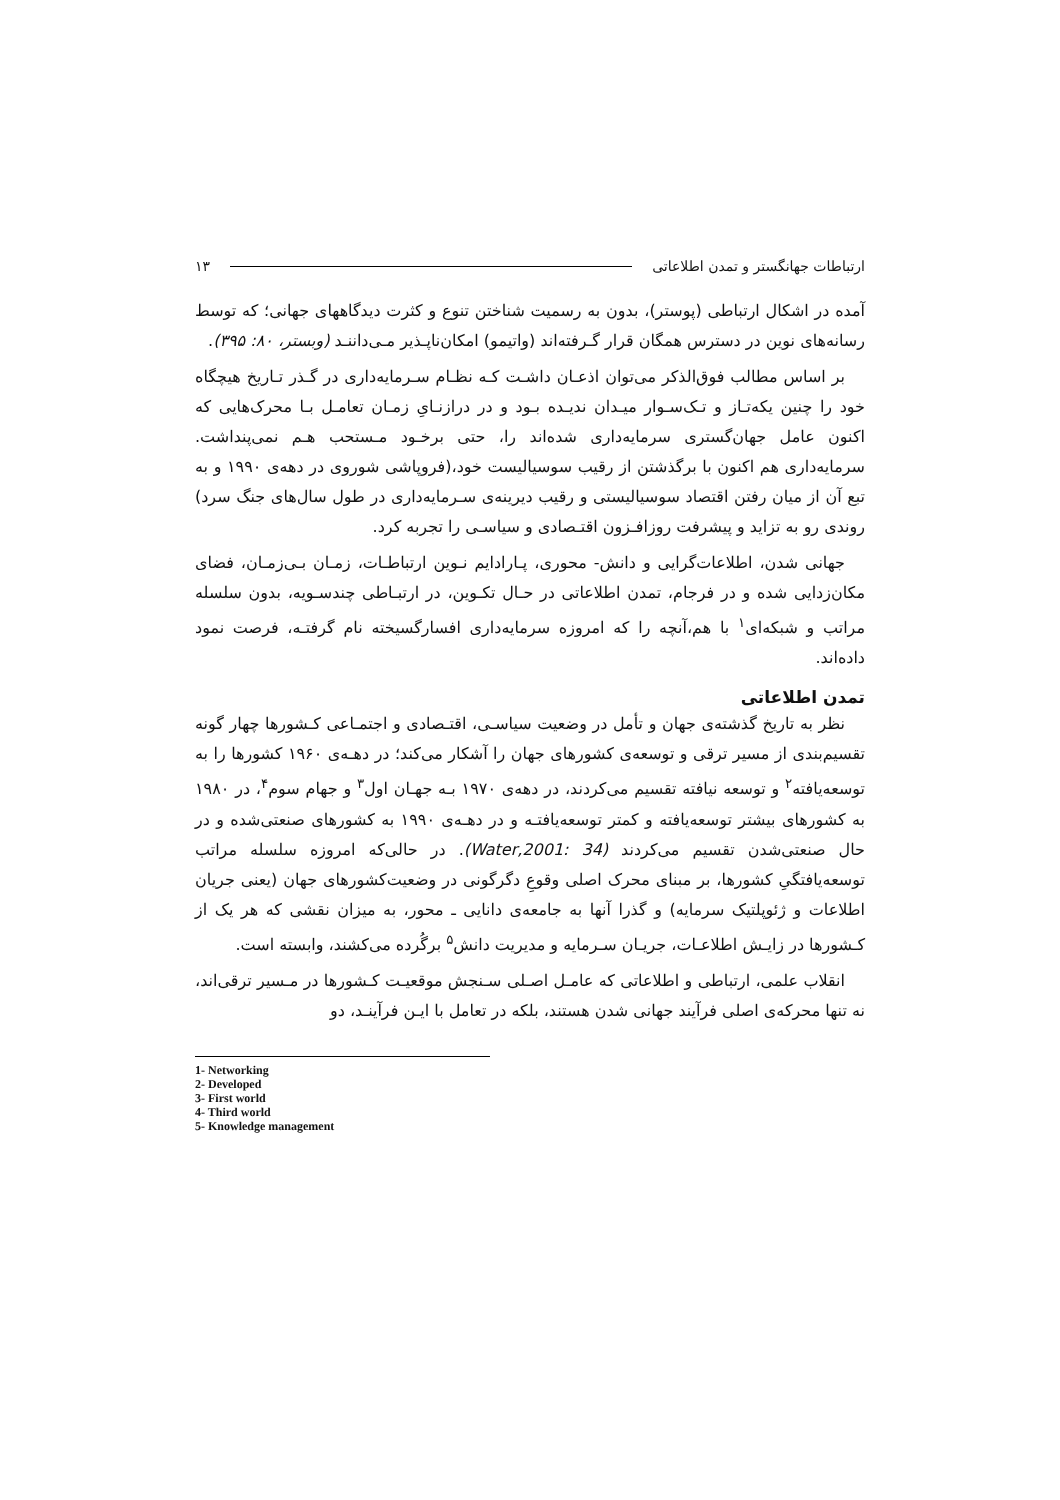ارتباطات جهانگستر و تمدن اطلاعاتی ۱۳
آمده در اشکال ارتباطی (پوستر)، بدون به رسمیت شناختن تنوع و کثرت دیدگاههای جهانی؛ که توسط رسانه‌های نوین در دسترس همگان قرار گـرفته‌اند (واتیمو) امکان‌ناپـذیر مـی‌داننـد (وبستر، ۸۰: ۳۹۵).
بر اساس مطالب فوق‌الذکر می‌توان اذعـان داشـت کـه نظـام سـرمایه‌داری در گـذر تـاریخ هیچگاه خود را چنین یکه‌تـاز و تـک‌سـوار میـدان ندیـده بـود و در درازنـایِ زمـان تعامـل بـا محرک‌هایی که اکنون عامل جهان‌گستری سرمایه‌داری شده‌اند را، حتی برخـود مـستحب هـم نمی‌پنداشت. سرمایه‌داری هم اکنون با برگذشتن از رقیب سوسیالیست خود،(فروپاشی شوروی در دهه‌ی ۱۹۹۰ و به تبع آن از میان رفتن اقتصاد سوسیالیستی و رقیب دیرینه‌ی سـرمایه‌داری در طول سال‌های جنگ سرد) روندی رو به تزاید و پیشرفت روزافـزون اقتـصادی و سیاسـی را تجربه کرد.
جهانی شدن، اطلاعات‌گرایی و دانش- محوری، پـارادایم نـوین ارتباطـات، زمـان بـی‌زمـان، فضای مکان‌زدایی شده و در فرجام، تمدن اطلاعاتی در حـال تکـوین، در ارتبـاطی چندسـویه، بدون سلسله مراتب و شبکه‌ای<sup>۱</sup> با هم،آنچه را که امروزه سرمایه‌داری افسارگسیخته نام گرفتـه، فرصت نمود داده‌اند.
تمدن اطلاعاتی
نظر به تاریخ گذشته‌ی جهان و تأمل در وضعیت سیاسـی، اقتـصادی و اجتمـاعی کـشورها چهار گونه تقسیم‌بندی از مسیر ترقی و توسعه‌ی کشورهای جهان را آشکار می‌کند؛ در دهـه‌ی ۱۹۶۰ کشورها را به توسعه‌یافته<sup>۲</sup> و توسعه نیافته تقسیم می‌کردند، در دهه‌ی ۱۹۷۰ بـه جهـان اول<sup>۳</sup> و جهام سوم<sup>۴</sup>، در ۱۹۸۰ به کشورهای بیشتر توسعه‌یافته و کمتر توسعه‌یافتـه و در دهـه‌ی ۱۹۹۰ به کشورهای صنعتی‌شده و در حال صنعتی‌شدن تقسیم می‌کردند (Water,2001: 34). در حالی‌که امروزه سلسله مراتب توسعه‌یافتگیِ کشورها، بر مبنای محرک اصلی وقوعِ دگرگونی در وضعیت‌کشورهای جهان (یعنی جریان اطلاعات و ژئوپلتیک سرمایه) و گذرا آنها به جامعه‌ی دانایی ـ محور، به میزان نقشی که هر یک از کـشورها در زایـش اطلاعـات، جریـان سـرمایه و مدیریت دانش<sup>۵</sup> برگُرده می‌کشند، وابسته است.
انقلاب علمی، ارتباطی و اطلاعاتی که عامـل اصـلی سـنجش موقعیـت کـشورها در مـسیر ترقی‌اند، نه تنها محرکه‌ی اصلی فرآیند جهانی شدن هستند، بلکه در تعامل با ایـن فرآینـد، دو
1- Networking
2- Developed
3- First world
4- Third world
5- Knowledge management